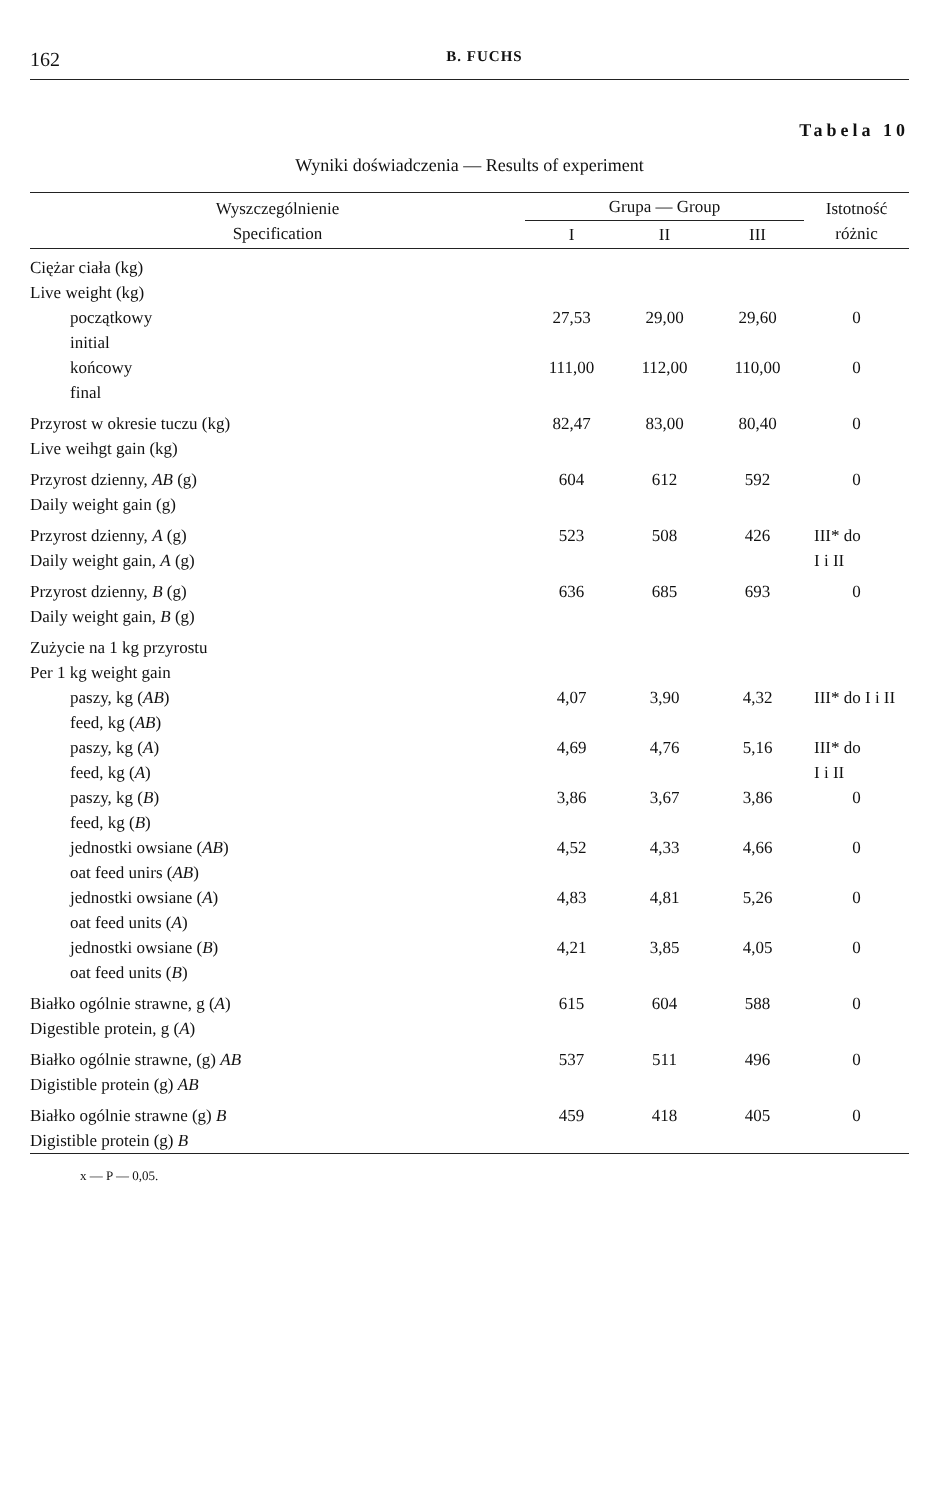162 B. FUCHS
Tabela 10
Wyniki doświadczenia — Results of experiment
| Wyszczególnienie Specification | Grupa — Group | | | Istotność różnic |
| --- | --- | --- | --- | --- |
| | I | II | III | |
| Ciężar ciała (kg) Live weight (kg) | | | | |
| początkowy initial | 27,53 | 29,00 | 29,60 | 0 |
| końcowy final | 111,00 | 112,00 | 110,00 | 0 |
| Przyrost w okresie tuczu (kg) Live weihgt gain (kg) | 82,47 | 83,00 | 80,40 | 0 |
| Przyrost dzienny, AB (g) Daily weight gain (g) | 604 | 612 | 592 | 0 |
| Przyrost dzienny, A (g) Daily weight gain, A (g) | 523 | 508 | 426 | III* do I i II |
| Przyrost dzienny, B (g) Daily weight gain, B (g) | 636 | 685 | 693 | 0 |
| Zużycie na 1 kg przyrostu Per 1 kg weight gain | | | | |
| paszy, kg ( AB ) feed, kg ( AB ) | 4,07 | 3,90 | 4,32 | III* do I i II |
| paszy, kg ( A ) feed, kg ( A ) | 4,69 | 4,76 | 5,16 | III* do I i II |
| paszy, kg ( B ) feed, kg ( B ) | 3,86 | 3,67 | 3,86 | 0 |
| jednostki owsiane ( AB ) oat feed unirs ( AB ) | 4,52 | 4,33 | 4,66 | 0 |
| jednostki owsiane ( A ) oat feed units ( A ) | 4,83 | 4,81 | 5,26 | 0 |
| jednostki owsiane ( B ) oat feed units ( B ) | 4,21 | 3,85 | 4,05 | 0 |
| Białko ogólnie strawne, g ( A ) Digestible protein, g ( A ) | 615 | 604 | 588 | 0 |
| Białko ogólnie strawne, (g) AB Digistible protein (g) AB | 537 | 511 | 496 | 0 |
| Białko ogólnie strawne (g) B Digistible protein (g) B | 459 | 418 | 405 | 0 |
x — P — 0,05.